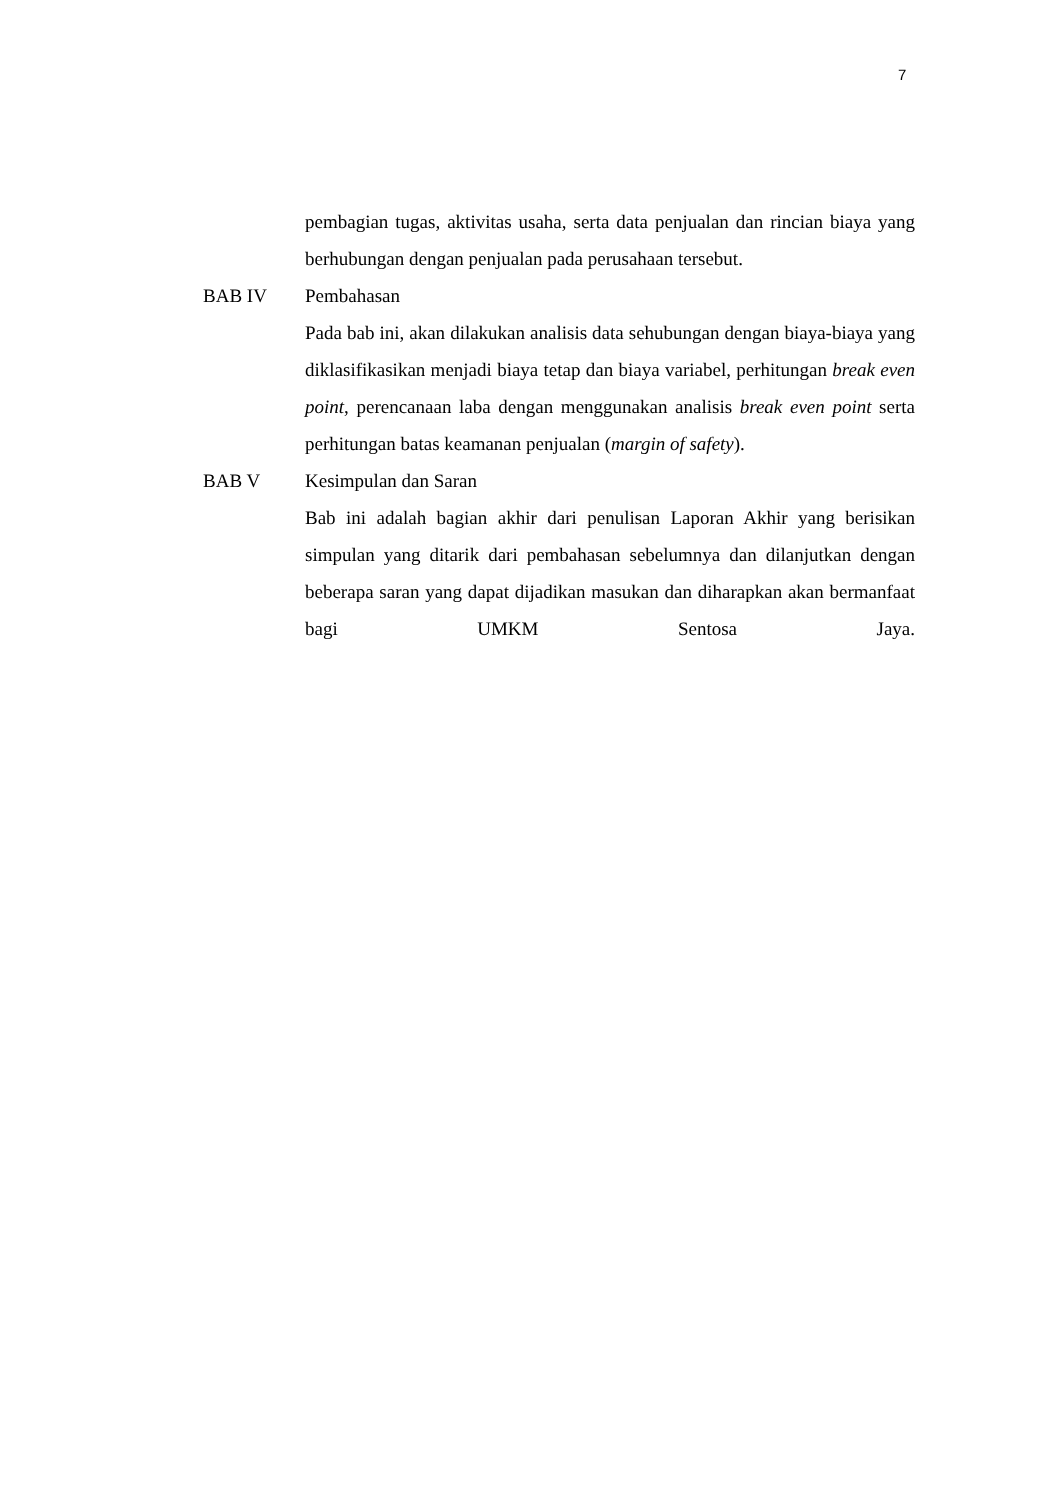7
pembagian tugas, aktivitas usaha, serta data penjualan dan rincian biaya yang berhubungan dengan penjualan pada perusahaan tersebut.
BAB IV Pembahasan
Pada bab ini, akan dilakukan analisis data sehubungan dengan biaya-biaya yang diklasifikasikan menjadi biaya tetap dan biaya variabel, perhitungan break even point, perencanaan laba dengan menggunakan analisis break even point serta perhitungan batas keamanan penjualan (margin of safety).
BAB V Kesimpulan dan Saran
Bab ini adalah bagian akhir dari penulisan Laporan Akhir yang berisikan simpulan yang ditarik dari pembahasan sebelumnya dan dilanjutkan dengan beberapa saran yang dapat dijadikan masukan dan diharapkan akan bermanfaat bagi UMKM Sentosa Jaya.